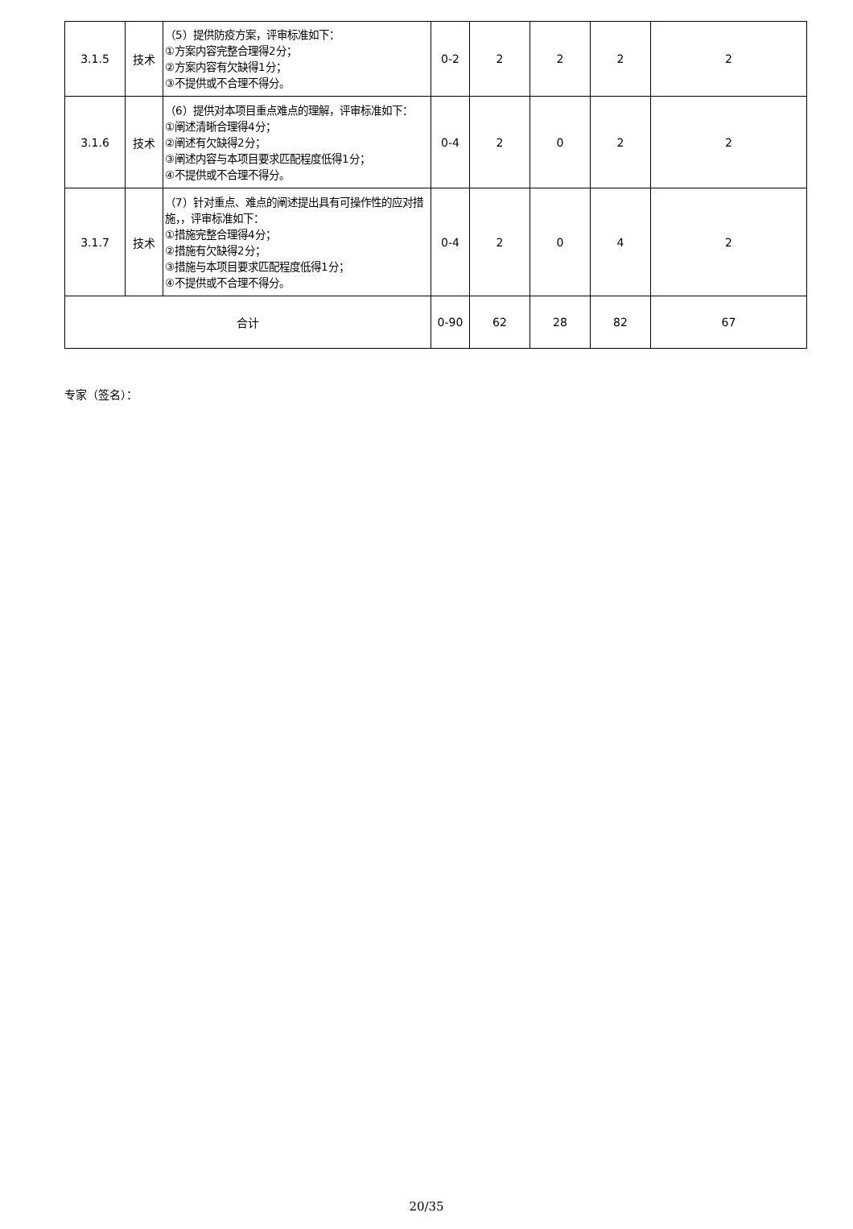| 3.1.5 | 技术 | （5）提供防疫方案，评审标准如下： ①方案内容完整合理得2分； ②方案内容有欠缺得1分； ③不提供或不合理不得分。 | 0-2 | 2 | 2 | 2 | 2 |
| 3.1.6 | 技术 | （6）提供对本项目重点难点的理解，评审标准如下： ①阐述清晰合理得4分； ②阐述有欠缺得2分； ③阐述内容与本项目要求匹配程度低得1分； ④不提供或不合理不得分。 | 0-4 | 2 | 0 | 2 | 2 |
| 3.1.7 | 技术 | （7）针对重点、难点的阐述提出具有可操作性的应对措施，，评审标准如下： ①措施完整合理得4分； ②措施有欠缺得2分； ③措施与本项目要求匹配程度低得1分； ④不提供或不合理不得分。 | 0-4 | 2 | 0 | 4 | 2 |
| 合计 | | | 0-90 | 62 | 28 | 82 | 67 |
专家（签名）：
20/35